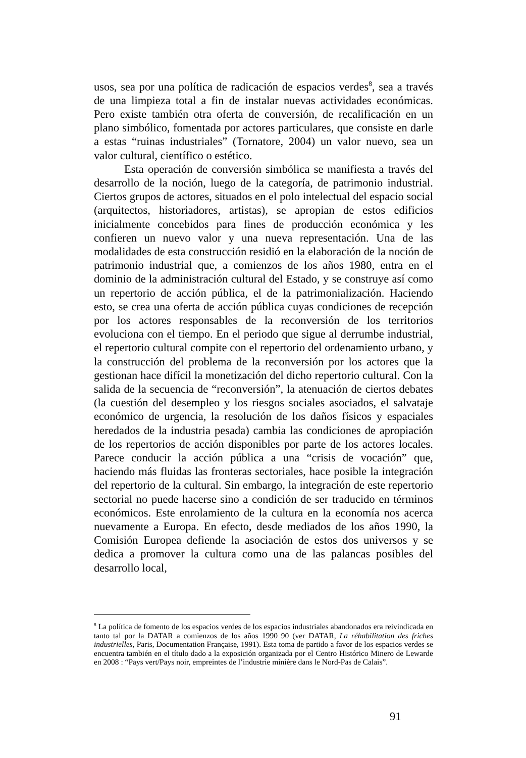usos, sea por una política de radicación de espacios verdes<sup>8</sup>, sea a través de una limpieza total a fin de instalar nuevas actividades económicas. Pero existe también otra oferta de conversión, de recalificación en un plano simbólico, fomentada por actores particulares, que consiste en darle a estas “ruinas industriales” (Tornatore, 2004) un valor nuevo, sea un valor cultural, científico o estético.
Esta operación de conversión simbólica se manifiesta a través del desarrollo de la noción, luego de la categoría, de patrimonio industrial. Ciertos grupos de actores, situados en el polo intelectual del espacio social (arquitectos, historiadores, artistas), se apropian de estos edificios inicialmente concebidos para fines de producción económica y les confieren un nuevo valor y una nueva representación. Una de las modalidades de esta construcción residió en la elaboración de la noción de patrimonio industrial que, a comienzos de los años 1980, entra en el dominio de la administración cultural del Estado, y se construye así como un repertorio de acción pública, el de la patrimonialización. Haciendo esto, se crea una oferta de acción pública cuyas condiciones de recepción por los actores responsables de la reconversión de los territorios evoluciona con el tiempo. En el periodo que sigue al derrumbe industrial, el repertorio cultural compite con el repertorio del ordenamiento urbano, y la construcción del problema de la reconversión por los actores que la gestionan hace difícil la monetización del dicho repertorio cultural. Con la salida de la secuencia de “reconversión”, la atenuación de ciertos debates (la cuestión del desempleo y los riesgos sociales asociados, el salvataje económico de urgencia, la resolución de los daños físicos y espaciales heredados de la industria pesada) cambia las condiciones de apropiación de los repertorios de acción disponibles por parte de los actores locales. Parece conducir la acción pública a una “crisis de vocación” que, haciendo más fluidas las fronteras sectoriales, hace posible la integración del repertorio de la cultural. Sin embargo, la integración de este repertorio sectorial no puede hacerse sino a condición de ser traducido en términos económicos. Este enrolamiento de la cultura en la economía nos acerca nuevamente a Europa. En efecto, desde mediados de los años 1990, la Comisión Europea defiende la asociación de estos dos universos y se dedica a promover la cultura como una de las palancas posibles del desarrollo local,
<sup>8</sup> La política de fomento de los espacios verdes de los espacios industriales abandonados era reivindicada en tanto tal por la DATAR a comienzos de los años 1990 90 (ver DATAR, La réhabilitation des friches industrielles, Paris, Documentation Française, 1991). Esta toma de partido a favor de los espacios verdes se encuentra también en el título dado a la exposición organizada por el Centro Histórico Minero de Lewarde en 2008 : “Pays vert/Pays noir, empreintes de l’industrie minière dans le Nord-Pas de Calais”.
91